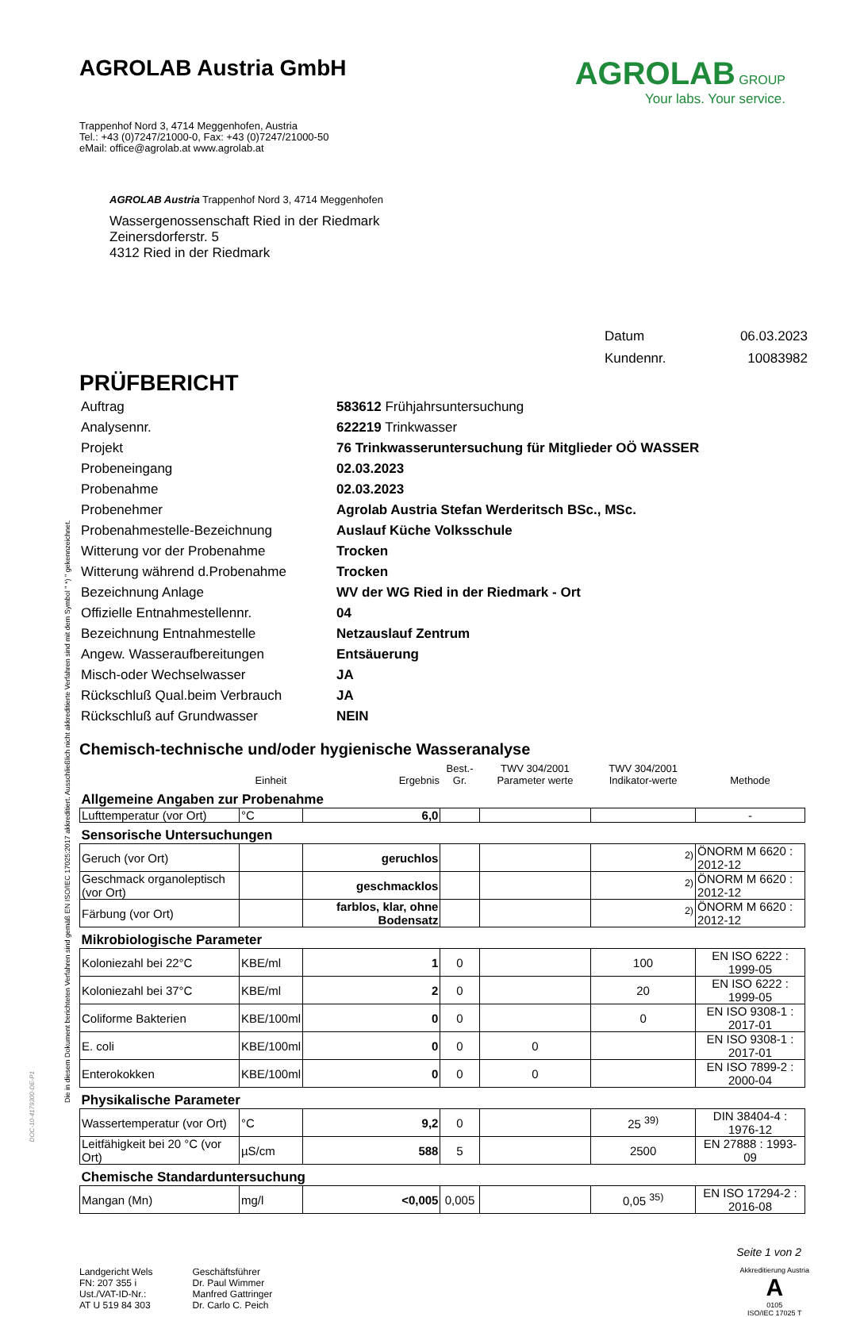Die in diesem Dokument berichteten Verfahren sind gemäß EN ISO/IEC 17025:2017 akkreditiert. Ausschließlich nicht akkreditierte Verfahren sind mit dem Symbol " *) " gekennzeichnet.
DOC-10-4179300-DE-P1
AGROLAB Austria GmbH
AGROLAB GROUP
Your labs. Your service.
Trappenhof Nord 3, 4714 Meggenhofen, Austria
Tel.: +43 (0)7247/21000-0, Fax: +43 (0)7247/21000-50
eMail: office@agrolab.at www.agrolab.at
AGROLAB Austria Trappenhof Nord 3, 4714 Meggenhofen
Wassergenossenschaft Ried in der Riedmark
Zeinersdorferstr. 5
4312 Ried in der Riedmark
| Datum | 06.03.2023 |
| Kundennr. | 10083982 |
PRÜFBERICHT
| Auftrag | 583612 Frühjahrsuntersuchung |
| Analysennr. | 622219 Trinkwasser |
| Projekt | 76 Trinkwasseruntersuchung für Mitglieder OÖ WASSER |
| Probeneingang | 02.03.2023 |
| Probenahme | 02.03.2023 |
| Probenehmer | Agrolab Austria Stefan Werderitsch BSc., MSc. |
| Probenahmestelle-Bezeichnung | Auslauf Küche Volksschule |
| Witterung vor der Probenahme | Trocken |
| Witterung während d.Probenahme | Trocken |
| Bezeichnung Anlage | WV der WG Ried in der Riedmark - Ort |
| Offizielle Entnahmestellennr. | 04 |
| Bezeichnung Entnahmestelle | Netzauslauf Zentrum |
| Angew. Wasseraufbereitungen | Entsäuerung |
| Misch-oder Wechselwasser | JA |
| Rückschluß Qual.beim Verbrauch | JA |
| Rückschluß auf Grundwasser | NEIN |
Chemisch-technische und/oder hygienische Wasseranalyse
| | Einheit | Ergebnis | Best.-Gr. | TWV 304/2001 Parameter werte | TWV 304/2001 Indikator-werte | Methode |
| --- | --- | --- | --- | --- | --- | --- |
| Allgemeine Angaben zur Probenahme | | | | | | |
| Lufttemperatur (vor Ort) | °C | 6,0 | | | | - |
| Sensorische Untersuchungen | | | | | | |
| Geruch (vor Ort) | | geruchlos | | | <sup>2)</sup> | ÖNORM M 6620 : 2012-12 |
| Geschmack organoleptisch (vor Ort) | | geschmacklos | | | <sup>2)</sup> | ÖNORM M 6620 : 2012-12 |
| Färbung (vor Ort) | | farblos, klar, ohne Bodensatz | | | <sup>2)</sup> | ÖNORM M 6620 : 2012-12 |
| Mikrobiologische Parameter | | | | | | |
| Koloniezahl bei 22°C | KBE/ml | 1 | 0 | | 100 | EN ISO 6222 : 1999-05 |
| Koloniezahl bei 37°C | KBE/ml | 2 | 0 | | 20 | EN ISO 6222 : 1999-05 |
| Coliforme Bakterien | KBE/100ml | 0 | 0 | | 0 | EN ISO 9308-1 : 2017-01 |
| E. coli | KBE/100ml | 0 | 0 | 0 | | EN ISO 9308-1 : 2017-01 |
| Enterokokken | KBE/100ml | 0 | 0 | 0 | | EN ISO 7899-2 : 2000-04 |
| Physikalische Parameter | | | | | | |
| Wassertemperatur (vor Ort) | °C | 9,2 | 0 | | 25 <sup>39)</sup> | DIN 38404-4 : 1976-12 |
| Leitfähigkeit bei 20 °C (vor Ort) | µS/cm | 588 | 5 | | 2500 | EN 27888 : 1993-09 |
| Chemische Standarduntersuchung | | | | | | |
| Mangan (Mn) | mg/l | <0,005 | 0,005 | | 0,05 <sup>35)</sup> | EN ISO 17294-2 : 2016-08 |
Seite 1 von 2
Landgericht Wels
FN: 207 355 i
Ust./VAT-ID-Nr.:
AT U 519 84 303
Geschäftsführer
Dr. Paul Wimmer
Manfred Gattringer
Dr. Carlo C. Peich
Akkreditierung Austria
A
0105
ISO/IEC 17025 T